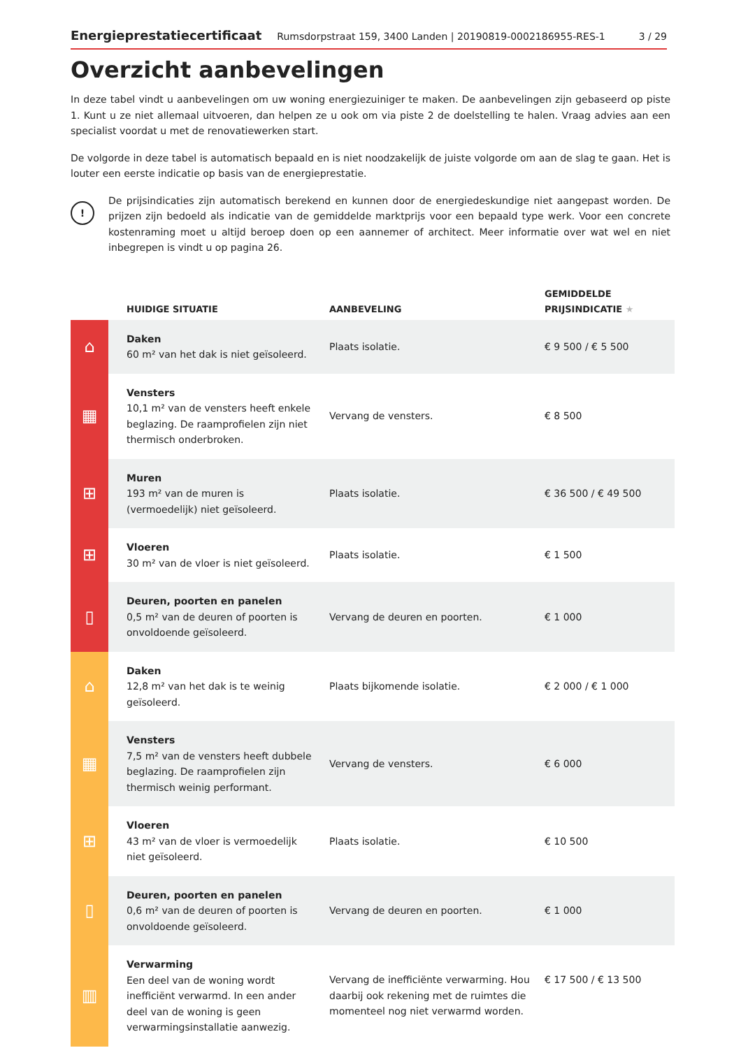Energieprestatiecertificaat Rumsdorpstraat 159, 3400 Landen | 20190819-0002186955-RES-1 3 / 29
Overzicht aanbevelingen
In deze tabel vindt u aanbevelingen om uw woning energiezuiniger te maken. De aanbevelingen zijn gebaseerd op piste 1. Kunt u ze niet allemaal uitvoeren, dan helpen ze u ook om via piste 2 de doelstelling te halen. Vraag advies aan een specialist voordat u met de renovatiewerken start.
De volgorde in deze tabel is automatisch bepaald en is niet noodzakelijk de juiste volgorde om aan de slag te gaan. Het is louter een eerste indicatie op basis van de energieprestatie.
!
De prijsindicaties zijn automatisch berekend en kunnen door de energiedeskundige niet aangepast worden. De prijzen zijn bedoeld als indicatie van de gemiddelde marktprijs voor een bepaald type werk. Voor een concrete kostenraming moet u altijd beroep doen op een aannemer of architect. Meer informatie over wat wel en niet inbegrepen is vindt u op pagina 26.
| | HUIDIGE SITUATIE | AANBEVELING | GEMIDDELDE PRIJSINDICATIE ★ |
| --- | --- | --- | --- |
| ⌂ | Daken 60 m² van het dak is niet geïsoleerd. | Plaats isolatie. | € 9 500 / € 5 500 |
| ▦ | Vensters 10,1 m² van de vensters heeft enkele beglazing. De raamprofielen zijn niet thermisch onderbroken. | Vervang de vensters. | € 8 500 |
| ⊞ | Muren 193 m² van de muren is (vermoedelijk) niet geïsoleerd. | Plaats isolatie. | € 36 500 / € 49 500 |
| ⊞ | Vloeren 30 m² van de vloer is niet geïsoleerd. | Plaats isolatie. | € 1 500 |
| ▯ | Deuren, poorten en panelen 0,5 m² van de deuren of poorten is onvoldoende geïsoleerd. | Vervang de deuren en poorten. | € 1 000 |
| ⌂ | Daken 12,8 m² van het dak is te weinig geïsoleerd. | Plaats bijkomende isolatie. | € 2 000 / € 1 000 |
| ▦ | Vensters 7,5 m² van de vensters heeft dubbele beglazing. De raamprofielen zijn thermisch weinig performant. | Vervang de vensters. | € 6 000 |
| ⊞ | Vloeren 43 m² van de vloer is vermoedelijk niet geïsoleerd. | Plaats isolatie. | € 10 500 |
| ▯ | Deuren, poorten en panelen 0,6 m² van de deuren of poorten is onvoldoende geïsoleerd. | Vervang de deuren en poorten. | € 1 000 |
| ▥ | Verwarming Een deel van de woning wordt inefficiënt verwarmd. In een ander deel van de woning is geen verwarmingsinstallatie aanwezig. | Vervang de inefficiënte verwarming. Hou daarbij ook rekening met de ruimtes die momenteel nog niet verwarmd worden. | € 17 500 / € 13 500 |